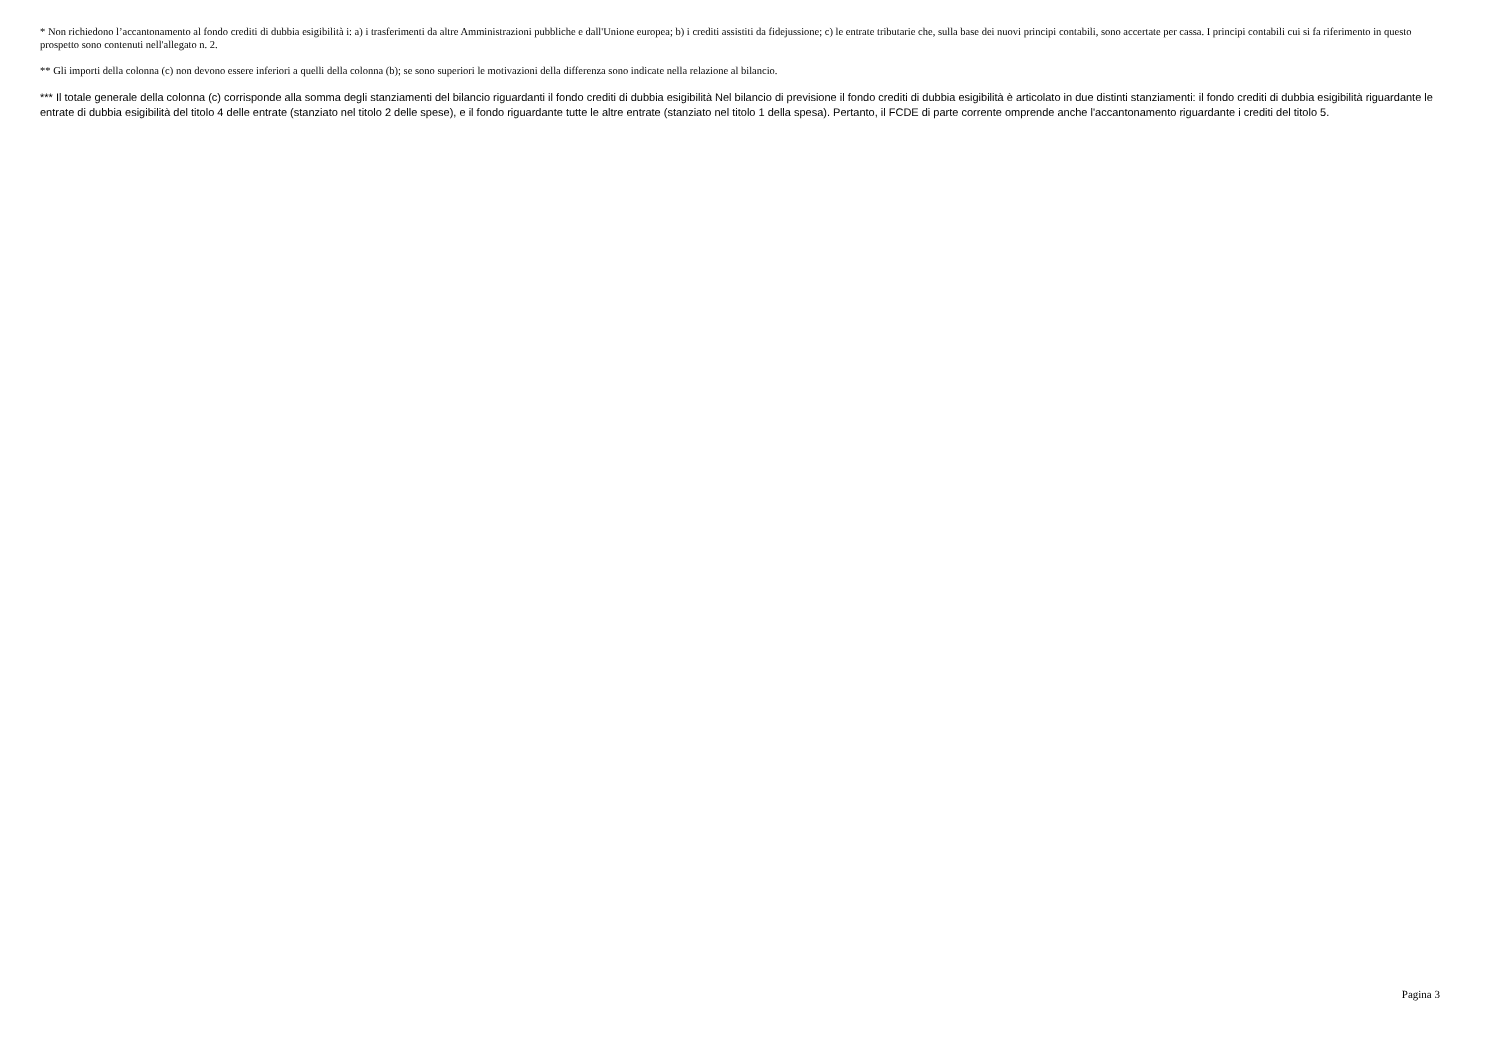* Non richiedono l’accantonamento al fondo crediti di dubbia esigibilità i: a) i trasferimenti da altre Amministrazioni pubbliche e dall'Unione europea; b) i crediti assistiti da fidejussione; c) le entrate tributarie che, sulla base dei nuovi principi contabili, sono accertate per cassa. I principi contabili cui si fa riferimento in questo prospetto sono contenuti nell'allegato n. 2.
** Gli importi della colonna (c) non devono essere inferiori a quelli della colonna (b); se sono superiori le motivazioni della differenza sono indicate nella relazione al bilancio.
*** Il totale generale della colonna (c) corrisponde alla somma degli stanziamenti del bilancio riguardanti il fondo crediti di dubbia esigibilità Nel bilancio di previsione il fondo crediti di dubbia esigibilità è articolato in due distinti stanziamenti: il fondo crediti di dubbia esigibilità riguardante le entrate di dubbia esigibilità del titolo 4 delle entrate (stanziato nel titolo 2 delle spese), e il fondo riguardante tutte le altre entrate (stanziato nel titolo 1 della spesa). Pertanto, il FCDE di parte corrente omprende anche l'accantonamento riguardante i crediti del titolo 5.
Pagina 3